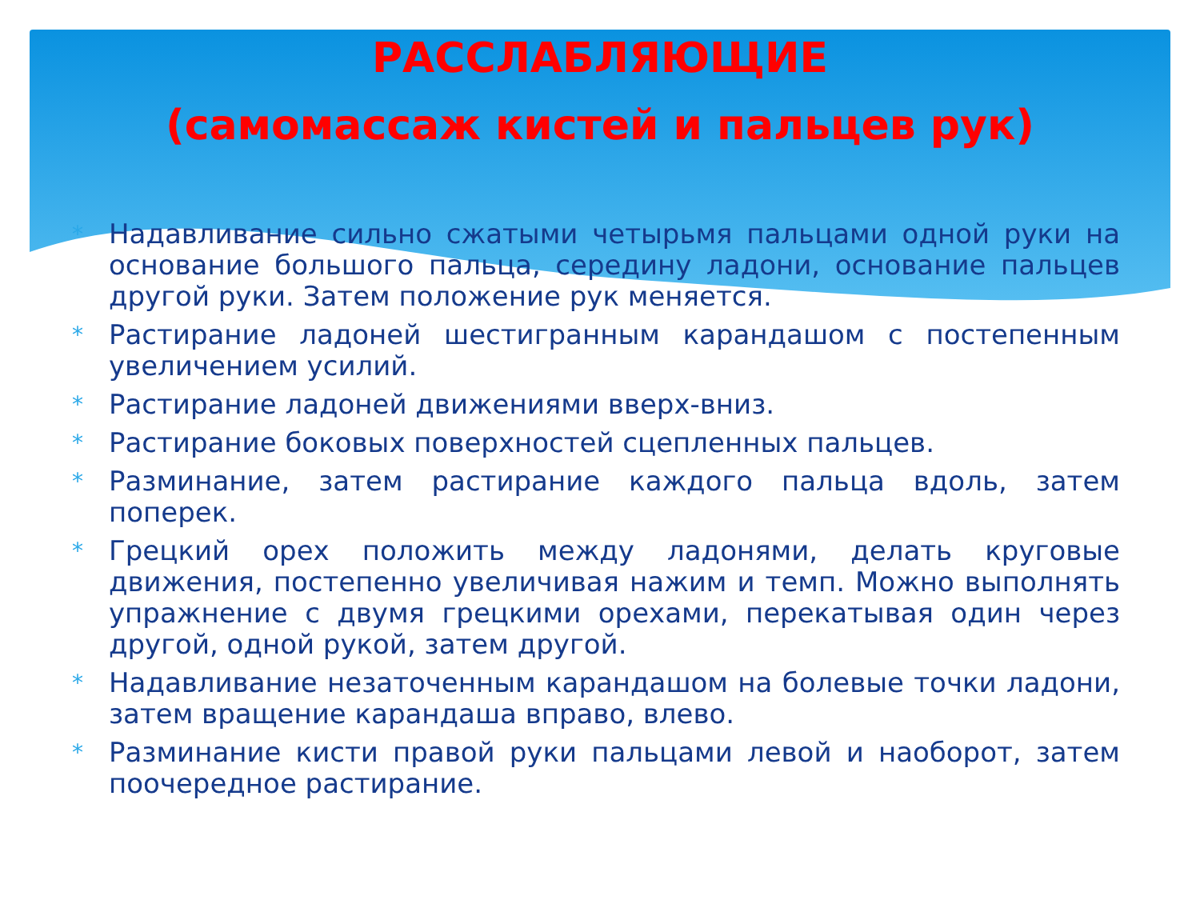РАССЛАБЛЯЮЩИЕ
(самомассаж кистей и пальцев рук)
* Надавливание сильно сжатыми четырьмя пальцами одной руки на основание большого пальца, середину ладони, основание пальцев другой руки. Затем положение рук меняется.
* Растирание ладоней шестигранным карандашом с постепенным увеличением усилий.
* Растирание ладоней движениями вверх-вниз.
* Растирание боковых поверхностей сцепленных пальцев.
* Разминание, затем растирание каждого пальца вдоль, затем поперек.
* Грецкий орех положить между ладонями, делать круговые движения, постепенно увеличивая нажим и темп. Можно выполнять упражнение с двумя грецкими орехами, перекатывая один через другой, одной рукой, затем другой.
* Надавливание незаточенным карандашом на болевые точки ладони, затем вращение карандаша вправо, влево.
* Разминание кисти правой руки пальцами левой и наоборот, затем поочередное растирание.